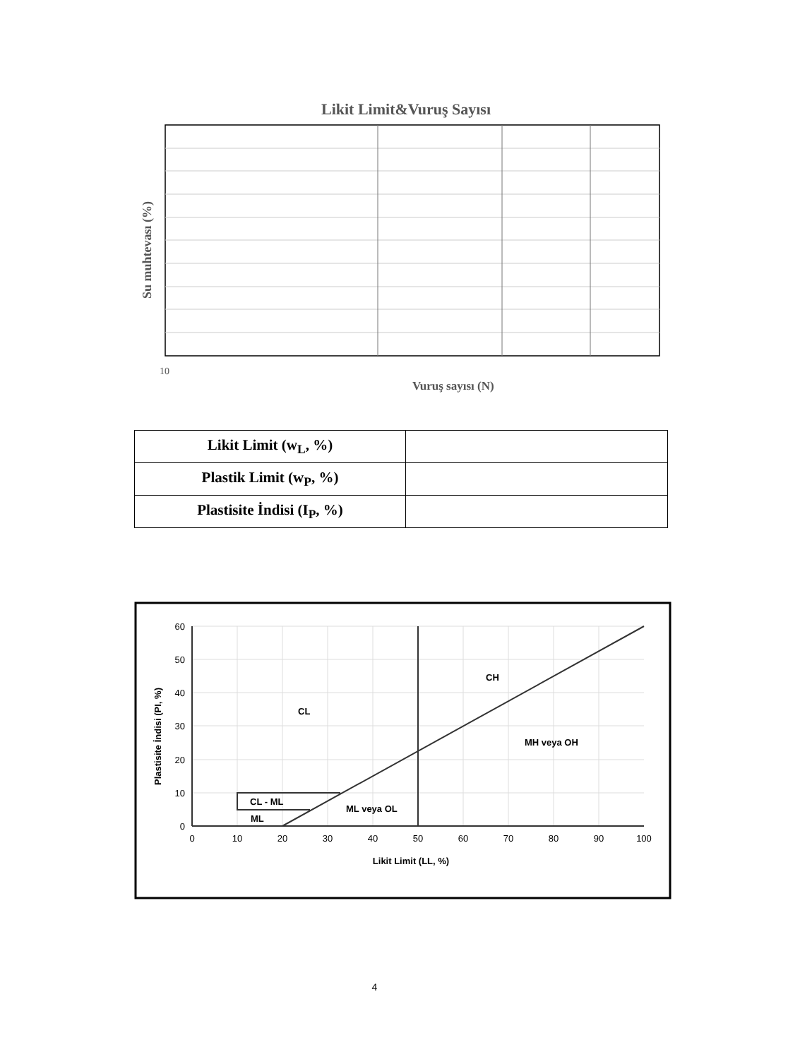Likit Limit&Vuruş Sayısı
10
Vuruş sayısı (N)
Su muhtevası (%)
| Likit Limit (w<sub>L</sub>, %) | |
| Plastik Limit (w<sub>P</sub>, %) | |
| Plastisite İndisi (I<sub>P</sub>, %) | |
60
50
40
30
20
10
0
0
10
20
30
40
50
60
70
80
90
100
Likit Limit (LL, %)
Plastisite İndisi (PI, %)
CH
CL
MH veya OH
CL - ML
ML veya OL
ML
4